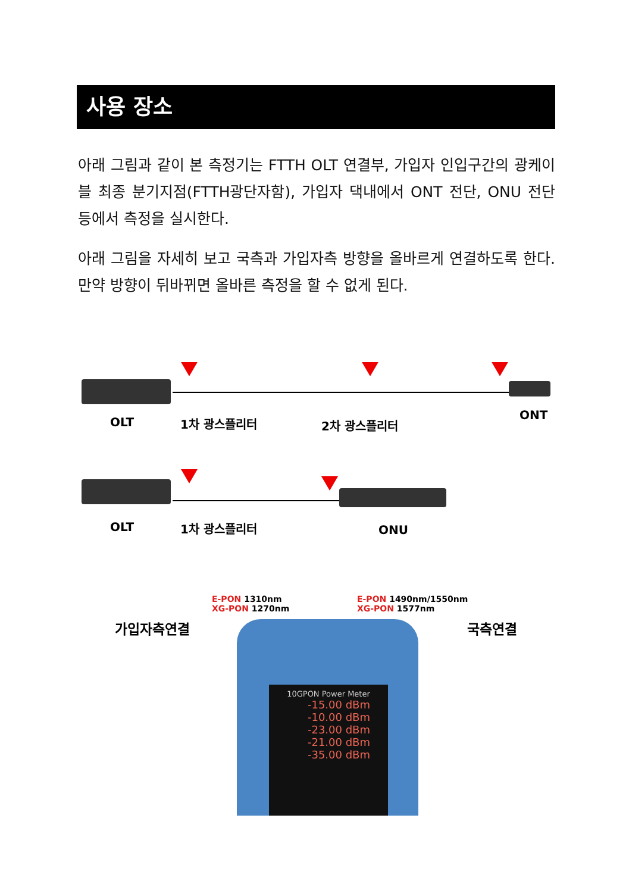사용 장소
아래 그림과 같이 본 측정기는 FTTH OLT 연결부, 가입자 인입구간의 광케이블 최종 분기지점(FTTH광단자함), 가입자 댁내에서 ONT 전단, ONU 전단 등에서 측정을 실시한다.
아래 그림을 자세히 보고 국측과 가입자측 방향을 올바르게 연결하도록 한다. 만약 방향이 뒤바뀌면 올바른 측정을 할 수 없게 된다.
OLT 1차 광스플리터 2차 광스플리터
ONT
OLT 1차 광스플리터 ONU
E-PON 1310nm
XG-PON 1270nm
E-PON 1490nm/1550nm
XG-PON 1577nm
가입자측연결 국측연결
10GPON Power Meter
-15.00 dBm
-10.00 dBm
-23.00 dBm
-21.00 dBm
-35.00 dBm